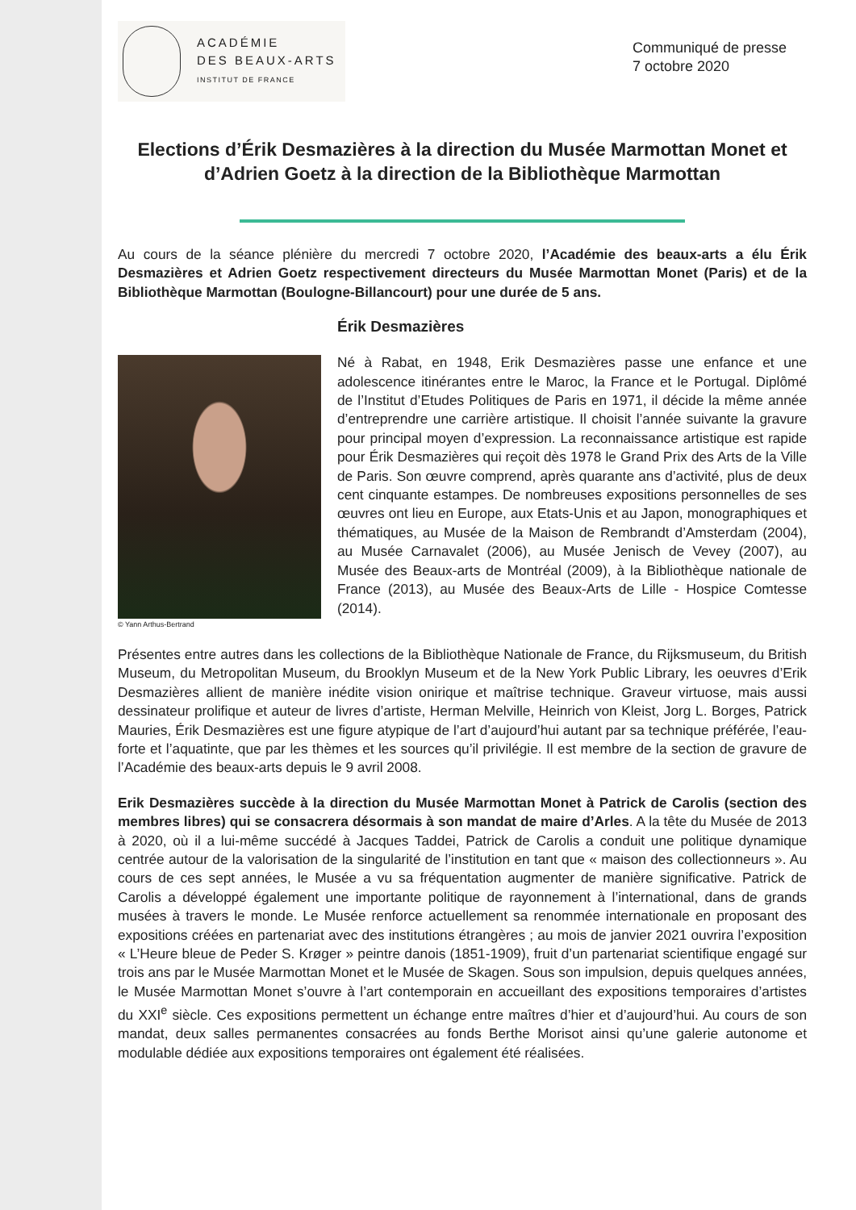ACADÉMIE
DES BEAUX-ARTS
INSTITUT DE FRANCE
Communiqué de presse
7 octobre 2020
Elections d’Érik Desmazières à la direction du Musée Marmottan Monet et d’Adrien Goetz à la direction de la Bibliothèque Marmottan
Au cours de la séance plénière du mercredi 7 octobre 2020, l’Académie des beaux-arts a élu Érik Desmazières et Adrien Goetz respectivement directeurs du Musée Marmottan Monet (Paris) et de la Bibliothèque Marmottan (Boulogne-Billancourt) pour une durée de 5 ans.
© Yann Arthus-Bertrand
Érik Desmazières
Né à Rabat, en 1948, Erik Desmazières passe une enfance et une adolescence itinérantes entre le Maroc, la France et le Portugal. Diplômé de l’Institut d’Etudes Politiques de Paris en 1971, il décide la même année d’entreprendre une carrière artistique. Il choisit l’année suivante la gravure pour principal moyen d’expression. La reconnaissance artistique est rapide pour Érik Desmazières qui reçoit dès 1978 le Grand Prix des Arts de la Ville de Paris. Son œuvre comprend, après quarante ans d’activité, plus de deux cent cinquante estampes. De nombreuses expositions personnelles de ses œuvres ont lieu en Europe, aux Etats-Unis et au Japon, monographiques et thématiques, au Musée de la Maison de Rembrandt d’Amsterdam (2004), au Musée Carnavalet (2006), au Musée Jenisch de Vevey (2007), au Musée des Beaux-arts de Montréal (2009), à la Bibliothèque nationale de France (2013), au Musée des Beaux-Arts de Lille - Hospice Comtesse (2014).
Présentes entre autres dans les collections de la Bibliothèque Nationale de France, du Rijksmuseum, du British Museum, du Metropolitan Museum, du Brooklyn Museum et de la New York Public Library, les oeuvres d’Erik Desmazières allient de manière inédite vision onirique et maîtrise technique. Graveur virtuose, mais aussi dessinateur prolifique et auteur de livres d’artiste, Herman Melville, Heinrich von Kleist, Jorg L. Borges, Patrick Mauries, Érik Desmazières est une figure atypique de l’art d’aujourd’hui autant par sa technique préférée, l’eau-forte et l’aquatinte, que par les thèmes et les sources qu’il privilégie. Il est membre de la section de gravure de l’Académie des beaux-arts depuis le 9 avril 2008.
Erik Desmazières succède à la direction du Musée Marmottan Monet à Patrick de Carolis (section des membres libres) qui se consacrera désormais à son mandat de maire d’Arles. A la tête du Musée de 2013 à 2020, où il a lui-même succédé à Jacques Taddei, Patrick de Carolis a conduit une politique dynamique centrée autour de la valorisation de la singularité de l’institution en tant que « maison des collectionneurs ». Au cours de ces sept années, le Musée a vu sa fréquentation augmenter de manière significative. Patrick de Carolis a développé également une importante politique de rayonnement à l’international, dans de grands musées à travers le monde. Le Musée renforce actuellement sa renommée internationale en proposant des expositions créées en partenariat avec des institutions étrangères ; au mois de janvier 2021 ouvrira l’exposition « L’Heure bleue de Peder S. Krøger » peintre danois (1851-1909), fruit d’un partenariat scientifique engagé sur trois ans par le Musée Marmottan Monet et le Musée de Skagen. Sous son impulsion, depuis quelques années, le Musée Marmottan Monet s’ouvre à l’art contemporain en accueillant des expositions temporaires d’artistes du XXI<sup>e</sup> siècle. Ces expositions permettent un échange entre maîtres d’hier et d’aujourd’hui. Au cours de son mandat, deux salles permanentes consacrées au fonds Berthe Morisot ainsi qu’une galerie autonome et modulable dédiée aux expositions temporaires ont également été réalisées.